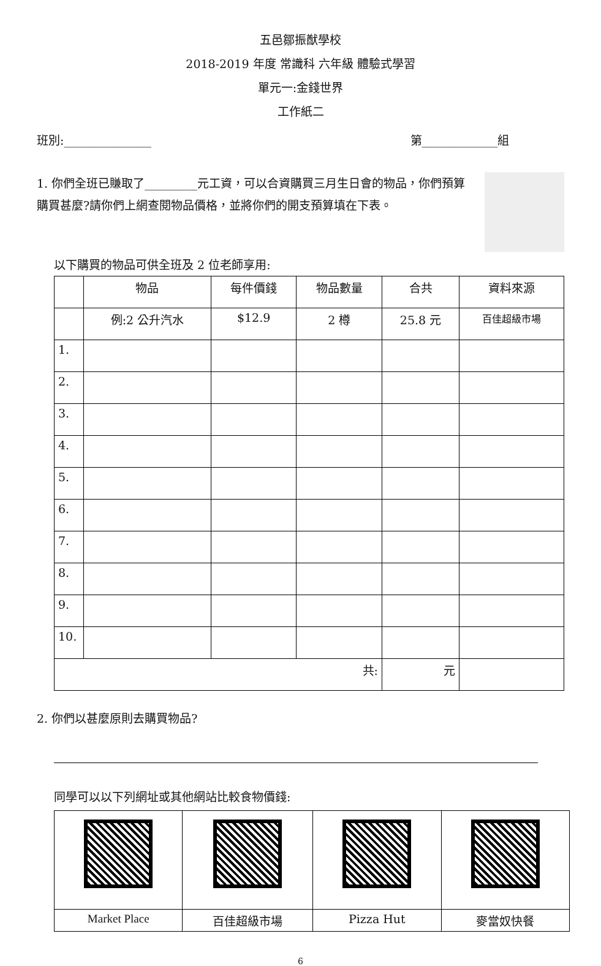五邑鄒振猷學校
2018-2019 年度 常識科 六年級 體驗式學習
單元一:金錢世界
工作紙二
班別:_______________ 第_____________組
1. 你們全班已賺取了_________元工資，可以合資購買三月生日會的物品，你們預算購買甚麼?請你們上網查閱物品價格，並將你們的開支預算填在下表。
以下購買的物品可供全班及 2 位老師享用:
| | 物品 | 每件價錢 | 物品數量 | 合共 | 資料來源 |
| --- | --- | --- | --- | --- | --- |
| | 例:2 公升汽水 | $12.9 | 2 樽 | 25.8 元 | 百佳超級市場 |
| 1. | | | | | |
| 2. | | | | | |
| 3. | | | | | |
| 4. | | | | | |
| 5. | | | | | |
| 6. | | | | | |
| 7. | | | | | |
| 8. | | | | | |
| 9. | | | | | |
| 10. | | | | | |
| 共: | | | | 元 | |
2. 你們以甚麼原則去購買物品?
同學可以以下列網址或其他網站比較食物價錢:
| Market Place | 百佳超級市場 | Pizza Hut | 麥當奴快餐 |
6